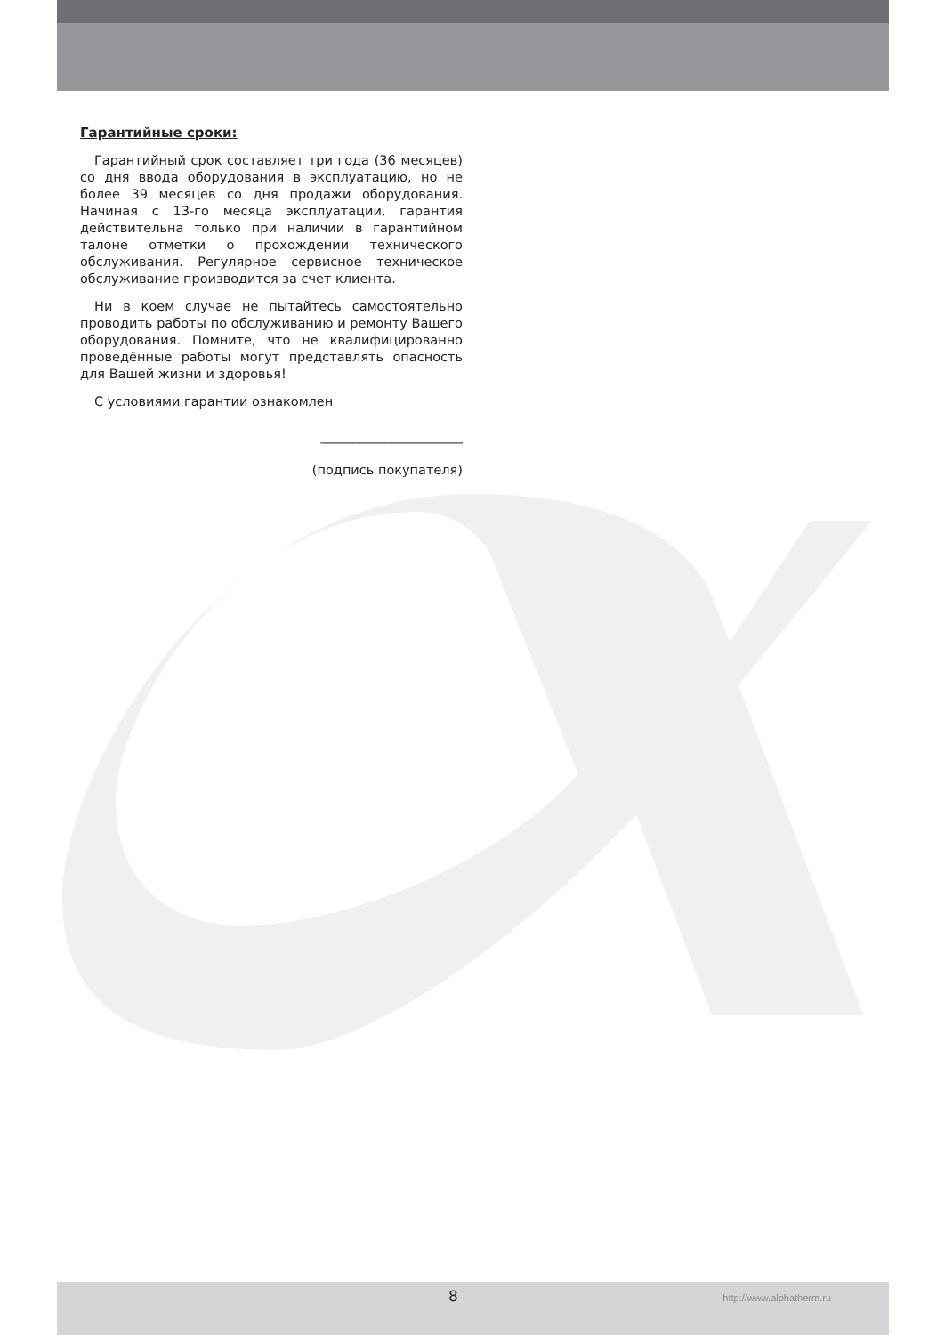Гарантийные сроки:
Гарантийный срок составляет три года (36 месяцев) со дня ввода оборудования в эксплуатацию, но не более 39 месяцев со дня продажи оборудования. Начиная с 13-го месяца эксплуатации, гарантия действительна только при наличии в гарантийном талоне отметки о прохождении технического обслуживания. Регулярное сервисное техническое обслуживание производится за счет клиента.
Ни в коем случае не пытайтесь самостоятельно проводить работы по обслуживанию и ремонту Вашего оборудования. Помните, что не квалифицированно проведённые работы могут представлять опасность для Вашей жизни и здоровья!
С условиями гарантии ознакомлен
______________________
(подпись покупателя)
8 http://www.alphatherm.ru